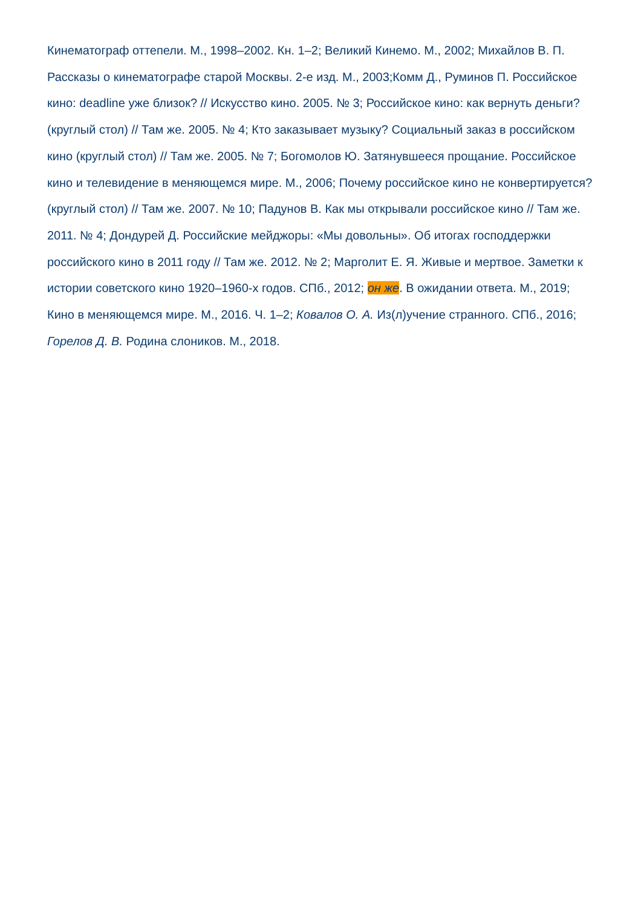Кинематограф оттепели. М., 1998–2002. Кн. 1–2; Великий Кинемо. М., 2002; Михайлов В. П. Рассказы о кинематографе старой Москвы. 2-е изд. М., 2003;Комм Д., Руминов П. Российское кино: deadline уже близок? // Искусство кино. 2005. № 3; Российское кино: как вернуть деньги? (круглый стол) // Там же. 2005. № 4; Кто заказывает музыку? Социальный заказ в российском кино (круглый стол) // Там же. 2005. № 7; Богомолов Ю. Затянувшееся прощание. Российское кино и телевидение в меняющемся мире. М., 2006; Почему российское кино не конвертируется? (круглый стол) // Там же. 2007. № 10; Падунов В. Как мы открывали российское кино // Там же. 2011. № 4; Дондурей Д. Российские мейджоры: «Мы довольны». Об итогах господдержки российского кино в 2011 году // Там же. 2012. № 2; Марголит Е. Я. Живые и мертвое. Заметки к истории советского кино 1920–1960-х годов. СПб., 2012; он же. В ожидании ответа. М., 2019; Кино в меняющемся мире. М., 2016. Ч. 1–2; Ковалов О. А. Из(л)учение странного. СПб., 2016; Горелов Д. В. Родина слоников. М., 2018.